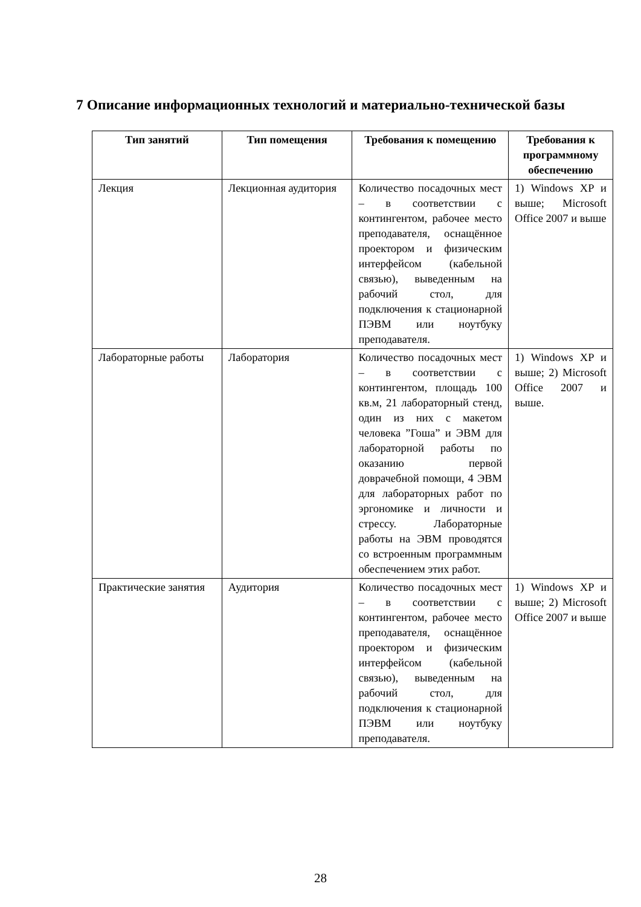7 Описание информационных технологий и материально-технической базы
| Тип занятий | Тип помещения | Требования к помещению | Требования к программному обеспечению |
| --- | --- | --- | --- |
| Лекция | Лекционная аудитория | Количество посадочных мест – в соответствии с контингентом, рабочее место преподавателя, оснащённое проектором и физическим интерфейсом (кабельной связью), выведенным на рабочий стол, для подключения к стационарной ПЭВМ или ноутбуку преподавателя. | 1) Windows XP и выше; Microsoft Office 2007 и выше |
| Лабораторные работы | Лаборатория | Количество посадочных мест – в соответствии с контингентом, площадь 100 кв.м, 21 лабораторный стенд, один из них с макетом человека ”Гоша” и ЭВМ для лабораторной работы по оказанию первой доврачебной помощи, 4 ЭВМ для лабораторных работ по эргономике и личности и стрессу. Лабораторные работы на ЭВМ проводятся со встроенным программным обеспечением этих работ. | 1) Windows XP и выше; 2) Microsoft Office 2007 и выше. |
| Практические занятия | Аудитория | Количество посадочных мест – в соответствии с контингентом, рабочее место преподавателя, оснащённое проектором и физическим интерфейсом (кабельной связью), выведенным на рабочий стол, для подключения к стационарной ПЭВМ или ноутбуку преподавателя. | 1) Windows XP и выше; 2) Microsoft Office 2007 и выше |
28